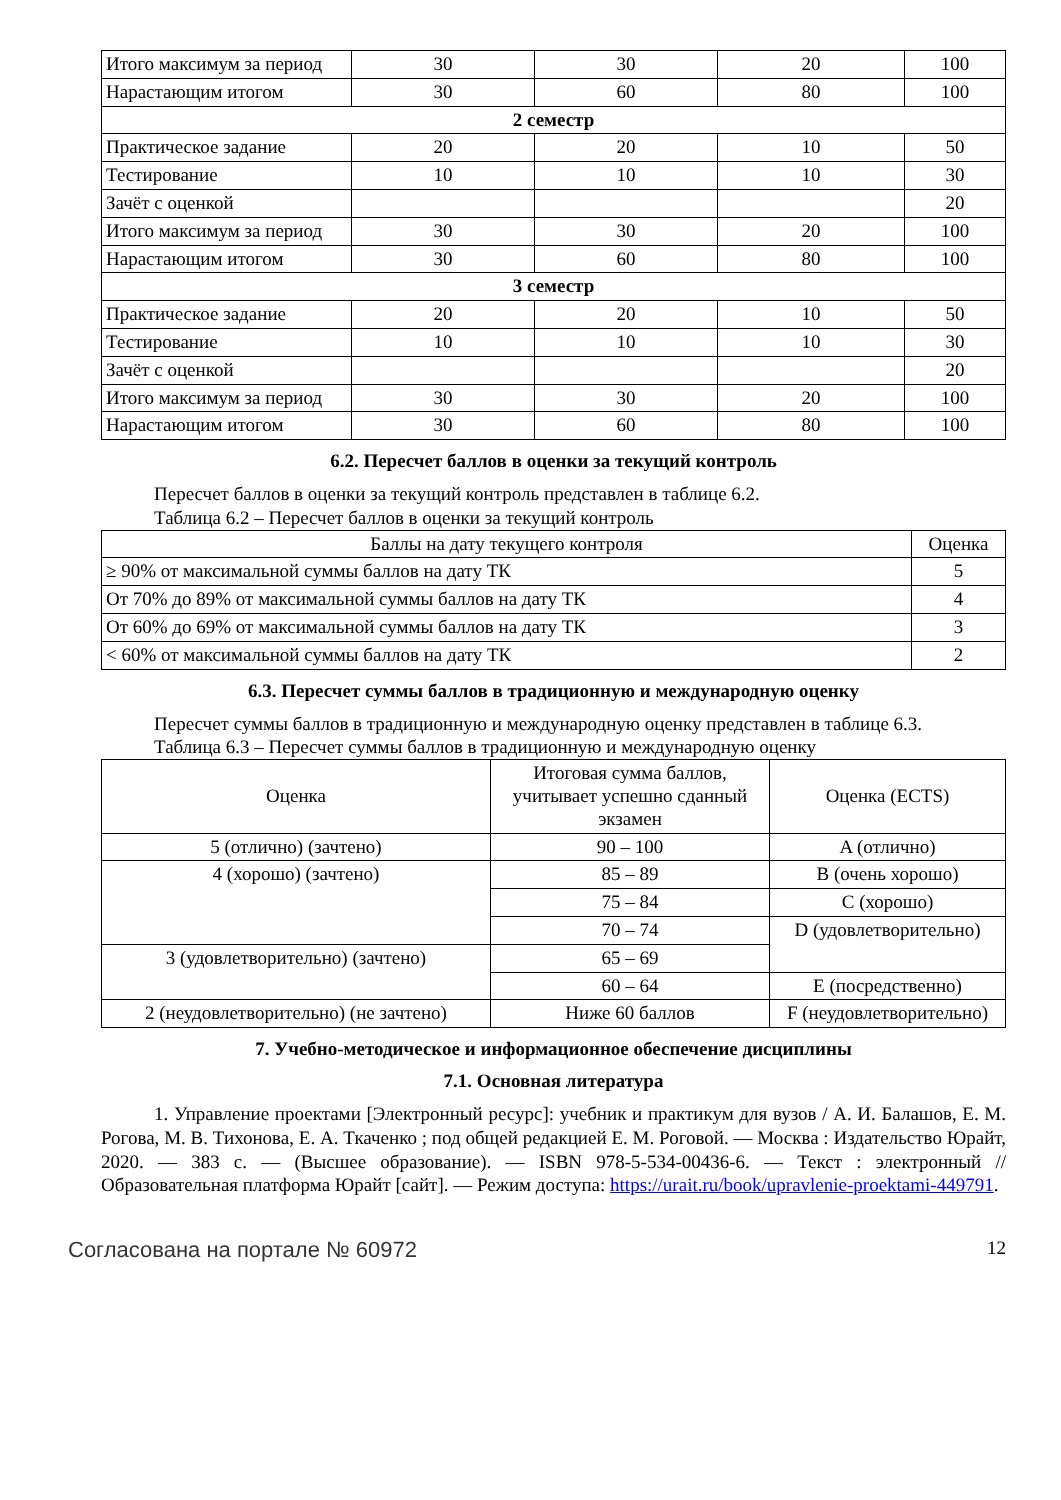| Итого максимум за период | 30 | 30 | 20 | 100 |
| Нарастающим итогом | 30 | 60 | 80 | 100 |
| 2 семестр | | | | |
| Практическое задание | 20 | 20 | 10 | 50 |
| Тестирование | 10 | 10 | 10 | 30 |
| Зачёт с оценкой | | | | 20 |
| Итого максимум за период | 30 | 30 | 20 | 100 |
| Нарастающим итогом | 30 | 60 | 80 | 100 |
| 3 семестр | | | | |
| Практическое задание | 20 | 20 | 10 | 50 |
| Тестирование | 10 | 10 | 10 | 30 |
| Зачёт с оценкой | | | | 20 |
| Итого максимум за период | 30 | 30 | 20 | 100 |
| Нарастающим итогом | 30 | 60 | 80 | 100 |
6.2. Пересчет баллов в оценки за текущий контроль
Пересчет баллов в оценки за текущий контроль представлен в таблице 6.2.
Таблица 6.2 – Пересчет баллов в оценки за текущий контроль
| Баллы на дату текущего контроля | Оценка |
| --- | --- |
| ≥ 90% от максимальной суммы баллов на дату ТК | 5 |
| От 70% до 89% от максимальной суммы баллов на дату ТК | 4 |
| От 60% до 69% от максимальной суммы баллов на дату ТК | 3 |
| < 60% от максимальной суммы баллов на дату ТК | 2 |
6.3. Пересчет суммы баллов в традиционную и международную оценку
Пересчет суммы баллов в традиционную и международную оценку представлен в таблице 6.3.
Таблица 6.3 – Пересчет суммы баллов в традиционную и международную оценку
| Оценка | Итоговая сумма баллов, учитывает успешно сданный экзамен | Оценка (ECTS) |
| --- | --- | --- |
| 5 (отлично) (зачтено) | 90 – 100 | A (отлично) |
| 4 (хорошо) (зачтено) | 85 – 89 | B (очень хорошо) |
| | 75 – 84 | C (хорошо) |
| | 70 – 74 | D (удовлетворительно) |
| 3 (удовлетворительно) (зачтено) | 65 – 69 | |
| | 60 – 64 | E (посредственно) |
| 2 (неудовлетворительно) (не зачтено) | Ниже 60 баллов | F (неудовлетворительно) |
7. Учебно-методическое и информационное обеспечение дисциплины
7.1. Основная литература
1. Управление проектами [Электронный ресурс]: учебник и практикум для вузов / А. И. Балашов, Е. М. Рогова, М. В. Тихонова, Е. А. Ткаченко ; под общей редакцией Е. М. Роговой. — Москва : Издательство Юрайт, 2020. — 383 с. — (Высшее образование). — ISBN 978-5-534-00436-6. — Текст : электронный // Образовательная платформа Юрайт [сайт]. — Режим доступа: https://urait.ru/book/upravlenie-proektami-449791.
Согласована на портале № 60972 12